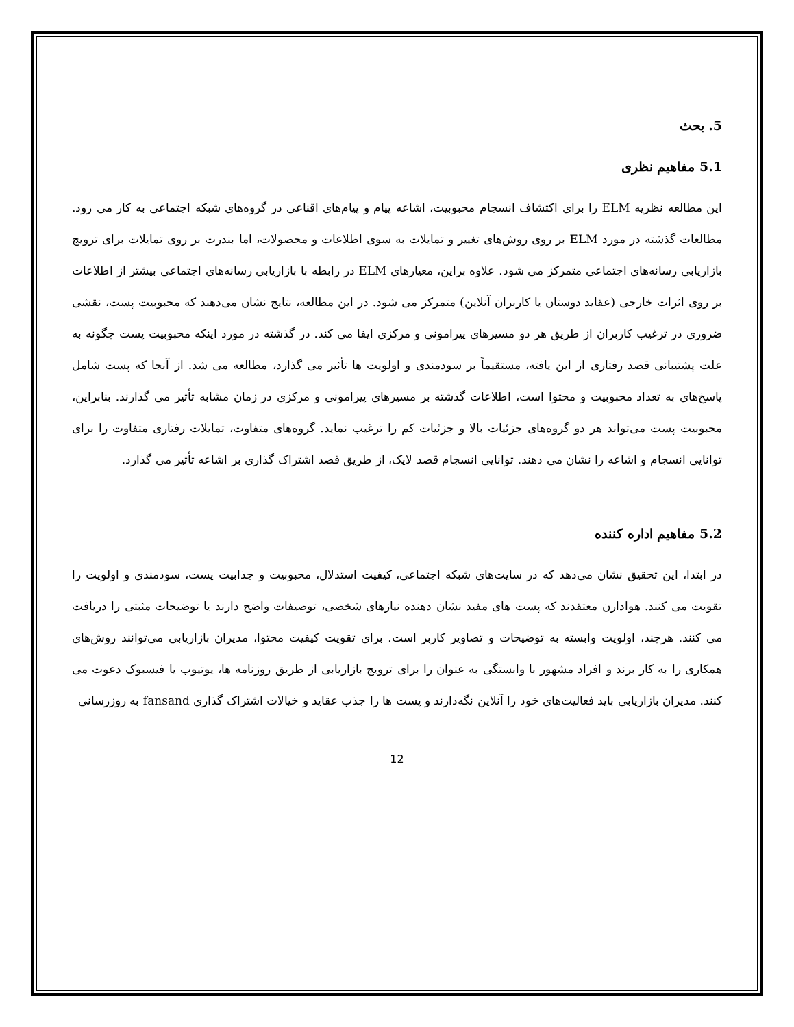5. بحث
5.1 مفاهیم نظری
این مطالعه نظریه ELM را برای اکتشاف انسجام محبوبیت، اشاعه پیام و پیام‌های اقناعی در گروه‌های شبکه اجتماعی به کار می رود. مطالعات گذشته در مورد ELM بر روی روش‌های تغییر و تمایلات به سوی اطلاعات و محصولات، اما بندرت بر روی تمایلات برای ترویج بازاریابی رسانه‌های اجتماعی متمرکز می شود. علاوه براین، معیارهای ELM در رابطه با بازاریابی رسانه‌های اجتماعی بیشتر از اطلاعات بر روی اثرات خارجی (عقاید دوستان یا کاربران آنلاین) متمرکز می شود. در این مطالعه، نتایج نشان می‌دهند که محبوبیت پست، نقشی ضروری در ترغیب کاربران از طریق هر دو مسیرهای پیرامونی و مرکزی ایفا می کند. در گذشته در مورد اینکه محبوبیت پست چگونه به علت پشتیبانی قصد رفتاری از این یافته، مستقیماً بر سودمندی و اولویت ها تأثیر می گذارد، مطالعه می شد. از آنجا که پست شامل پاسخ‌های به تعداد محبوبیت و محتوا است، اطلاعات گذشته بر مسیرهای پیرامونی و مرکزی در زمان مشابه تأثیر می گذارند. بنابراین، محبوبیت پست می‌تواند هر دو گروه‌های جزئیات بالا و جزئیات کم را ترغیب نماید. گروه‌های متفاوت، تمایلات رفتاری متفاوت را برای توانایی انسجام و اشاعه را نشان می دهند. توانایی انسجام قصد لایک، از طریق قصد اشتراک گذاری بر اشاعه تأثیر می گذارد.
5.2 مفاهیم اداره کننده
در ابتدا، این تحقیق نشان می‌دهد که در سایت‌های شبکه اجتماعی، کیفیت استدلال، محبوبیت و جذابیت پست، سودمندی و اولویت را تقویت می کنند. هوادارن معتقدند که پست های مفید نشان دهنده نیازهای شخصی، توصیفات واضح دارند یا توضیحات مثبتی را دریافت می کنند. هرچند، اولویت وابسته به توضیحات و تصاویر کاربر است. برای تقویت کیفیت محتوا، مدیران بازاریابی می‌توانند روش‌های همکاری را به کار برند و افراد مشهور با وابستگی به عنوان را برای ترویج بازاریابی از طریق روزنامه ها، یوتیوب یا فیسبوک دعوت می کنند. مدیران بازاریابی باید فعالیت‌های خود را آنلاین نگه‌دارند و پست ها را جذب عقاید و خیالات اشتراک گذاری fansand به روزرسانی
12